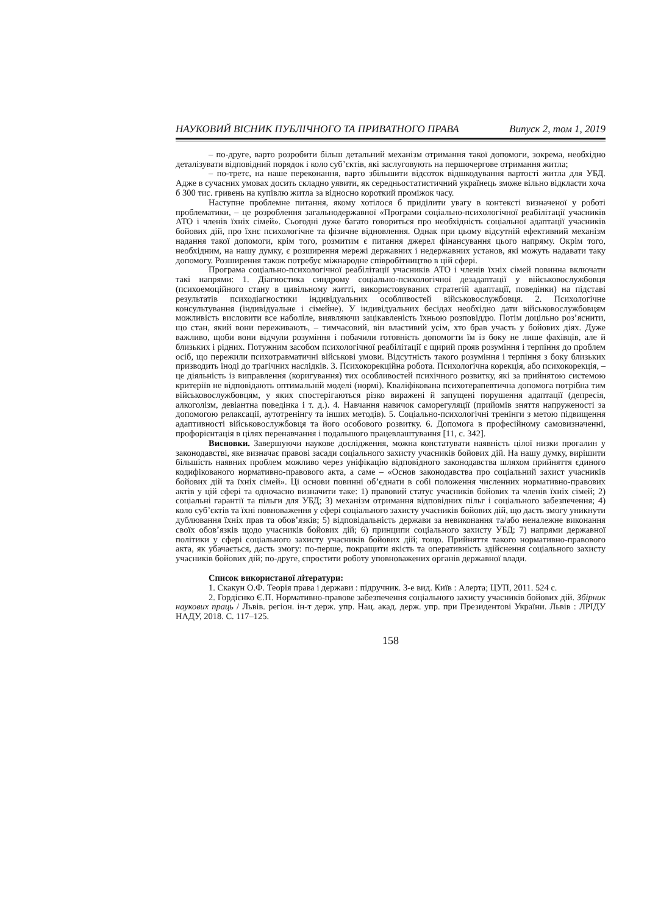НАУКОВИЙ ВІСНИК ПУБЛІЧНОГО ТА ПРИВАТНОГО ПРАВА Випуск 2, том 1, 2019
– по-друге, варто розробити більш детальний механізм отримання такої допомоги, зокрема, необхідно деталізувати відповідний порядок і коло суб’єктів, які заслуговують на першочергове отримання житла;
– по-третє, на наше переконання, варто збільшити відсоток відшкодування вартості житла для УБД. Адже в сучасних умовах досить складно уявити, як середньостатистичний українець зможе вільно відкласти хоча б 300 тис. гривень на купівлю житла за відносно короткий проміжок часу.
Наступне проблемне питання, якому хотілося б приділити увагу в контексті визначеної у роботі проблематики, – це розроблення загальнодержавної «Програми соціально-психологічної реабілітації учасників АТО і членів їхніх сімей». Сьогодні дуже багато говориться про необхідність соціальної адаптації учасників бойових дій, про їхнє психологічне та фізичне відновлення. Однак при цьому відсутній ефективний механізм надання такої допомоги, крім того, розмитим є питання джерел фінансування цього напряму. Окрім того, необхідним, на нашу думку, є розширення мережі державних і недержавних установ, які можуть надавати таку допомогу. Розширення також потребує міжнародне співробітництво в цій сфері.
Програма соціально-психологічної реабілітації учасників АТО і членів їхніх сімей повинна включати такі напрями: 1. Діагностика синдрому соціально-психологічної дезадаптації у військовослужбовця (психоемоційного стану в цивільному житті, використовуваних стратегій адаптації, поведінки) на підставі результатів психодіагностики індивідуальних особливостей військовослужбовця. 2. Психологічне консультування (індивідуальне і сімейне). У індивідуальних бесідах необхідно дати військовослужбовцям можливість висловити все наболіле, виявляючи зацікавленість їхньою розповіддю. Потім доцільно роз’яснити, що стан, який вони переживають, – тимчасовий, він властивий усім, хто брав участь у бойових діях. Дуже важливо, щоби вони відчули розуміння і побачили готовність допомогти їм із боку не лише фахівців, але й близьких і рідних. Потужним засобом психологічної реабілітації є щирий прояв розуміння і терпіння до проблем осіб, що пережили психотравматичні військові умови. Відсутність такого розуміння і терпіння з боку близьких призводить іноді до трагічних наслідків. 3. Психокорекційна робота. Психологічна корекція, або психокорекція, – це діяльність із виправлення (коригування) тих особливостей психічного розвитку, які за прийнятою системою критеріїв не відповідають оптимальній моделі (нормі). Кваліфікована психотерапевтична допомога потрібна тим військовослужбовцям, у яких спостерігаються різко виражені й запущені порушення адаптації (депресія, алкоголізм, девіантна поведінка і т. д.). 4. Навчання навичок саморегуляції (прийомів зняття напруженості за допомогою релаксації, аутотренінгу та інших методів). 5. Соціально-психологічні тренінги з метою підвищення адаптивності військовослужбовця та його особового розвитку. 6. Допомога в професійному самовизначенні, профорієнтація в цілях перенавчання і подальшого працевлаштування [11, с. 342].
Висновки. Завершуючи наукове дослідження, можна констатувати наявність цілої низки прогалин у законодавстві, яке визначає правові засади соціального захисту учасників бойових дій. На нашу думку, вирішити більшість наявних проблем можливо через уніфікацію відповідного законодавства шляхом прийняття єдиного кодифікованого нормативно-правового акта, а саме – «Основ законодавства про соціальний захист учасників бойових дій та їхніх сімей». Ці основи повинні об’єднати в собі положення численних нормативно-правових актів у цій сфері та одночасно визначити таке: 1) правовий статус учасників бойових та членів їхніх сімей; 2) соціальні гарантії та пільги для УБД; 3) механізм отримання відповідних пільг і соціального забезпечення; 4) коло суб’єктів та їхні повноваження у сфері соціального захисту учасників бойових дій, що дасть змогу уникнути дублювання їхніх прав та обов’язків; 5) відповідальність держави за невиконання та/або неналежне виконання своїх обов’язків щодо учасників бойових дій; 6) принципи соціального захисту УБД; 7) напрями державної політики у сфері соціального захисту учасників бойових дій; тощо. Прийняття такого нормативно-правового акта, як убачається, дасть змогу: по-перше, покращити якість та оперативність здійснення соціального захисту учасників бойових дій; по-друге, спростити роботу уповноважених органів державної влади.
Список використаної літератури:
1. Скакун О.Ф. Теорія права і держави : підручник. 3-е вид. Київ : Алерта; ЦУП, 2011. 524 с.
2. Гордієнко Є.П. Нормативно-правове забезпечення соціального захисту учасників бойових дій. Збірник наукових праць / Львів. регіон. ін-т держ. упр. Нац. акад. держ. упр. при Президентові України. Львів : ЛРІДУ НАДУ, 2018. С. 117–125.
158